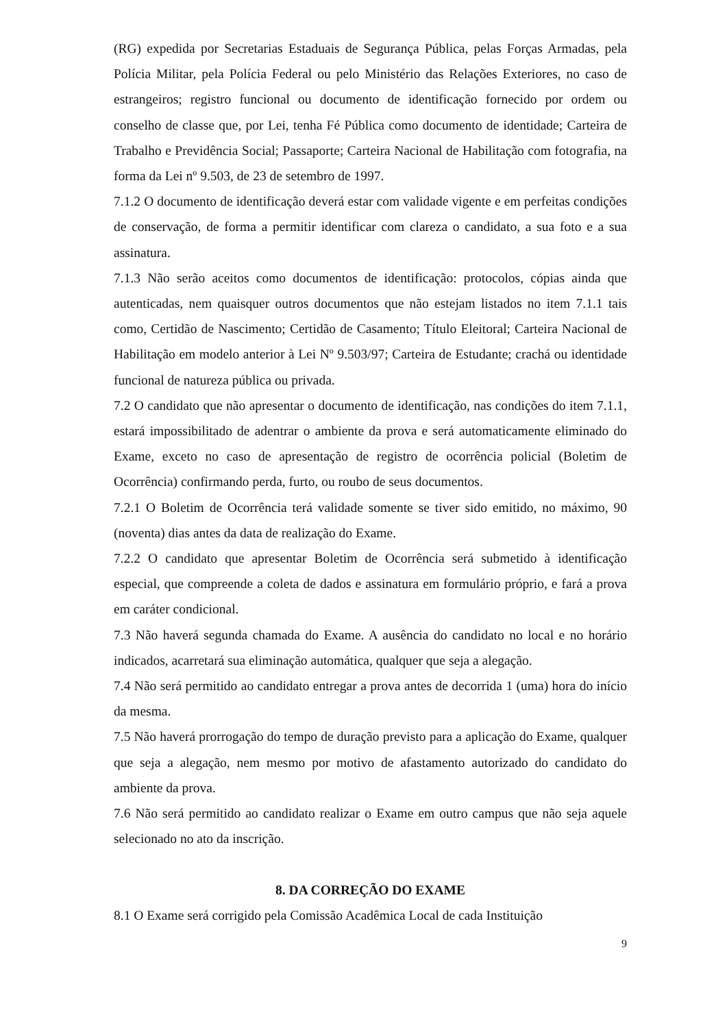(RG) expedida por Secretarias Estaduais de Segurança Pública, pelas Forças Armadas, pela Polícia Militar, pela Polícia Federal ou pelo Ministério das Relações Exteriores, no caso de estrangeiros; registro funcional ou documento de identificação fornecido por ordem ou conselho de classe que, por Lei, tenha Fé Pública como documento de identidade; Carteira de Trabalho e Previdência Social; Passaporte; Carteira Nacional de Habilitação com fotografia, na forma da Lei nº 9.503, de 23 de setembro de 1997.
7.1.2 O documento de identificação deverá estar com validade vigente e em perfeitas condições de conservação, de forma a permitir identificar com clareza o candidato, a sua foto e a sua assinatura.
7.1.3 Não serão aceitos como documentos de identificação: protocolos, cópias ainda que autenticadas, nem quaisquer outros documentos que não estejam listados no item 7.1.1 tais como, Certidão de Nascimento; Certidão de Casamento; Título Eleitoral; Carteira Nacional de Habilitação em modelo anterior à Lei Nº 9.503/97; Carteira de Estudante; crachá ou identidade funcional de natureza pública ou privada.
7.2 O candidato que não apresentar o documento de identificação, nas condições do item 7.1.1, estará impossibilitado de adentrar o ambiente da prova e será automaticamente eliminado do Exame, exceto no caso de apresentação de registro de ocorrência policial (Boletim de Ocorrência) confirmando perda, furto, ou roubo de seus documentos.
7.2.1 O Boletim de Ocorrência terá validade somente se tiver sido emitido, no máximo, 90 (noventa) dias antes da data de realização do Exame.
7.2.2 O candidato que apresentar Boletim de Ocorrência será submetido à identificação especial, que compreende a coleta de dados e assinatura em formulário próprio, e fará a prova em caráter condicional.
7.3 Não haverá segunda chamada do Exame. A ausência do candidato no local e no horário indicados, acarretará sua eliminação automática, qualquer que seja a alegação.
7.4 Não será permitido ao candidato entregar a prova antes de decorrida 1 (uma) hora do início da mesma.
7.5 Não haverá prorrogação do tempo de duração previsto para a aplicação do Exame, qualquer que seja a alegação, nem mesmo por motivo de afastamento autorizado do candidato do ambiente da prova.
7.6 Não será permitido ao candidato realizar o Exame em outro campus que não seja aquele selecionado no ato da inscrição.
8. DA CORREÇÃO DO EXAME
8.1 O Exame será corrigido pela Comissão Acadêmica Local de cada Instituição
9